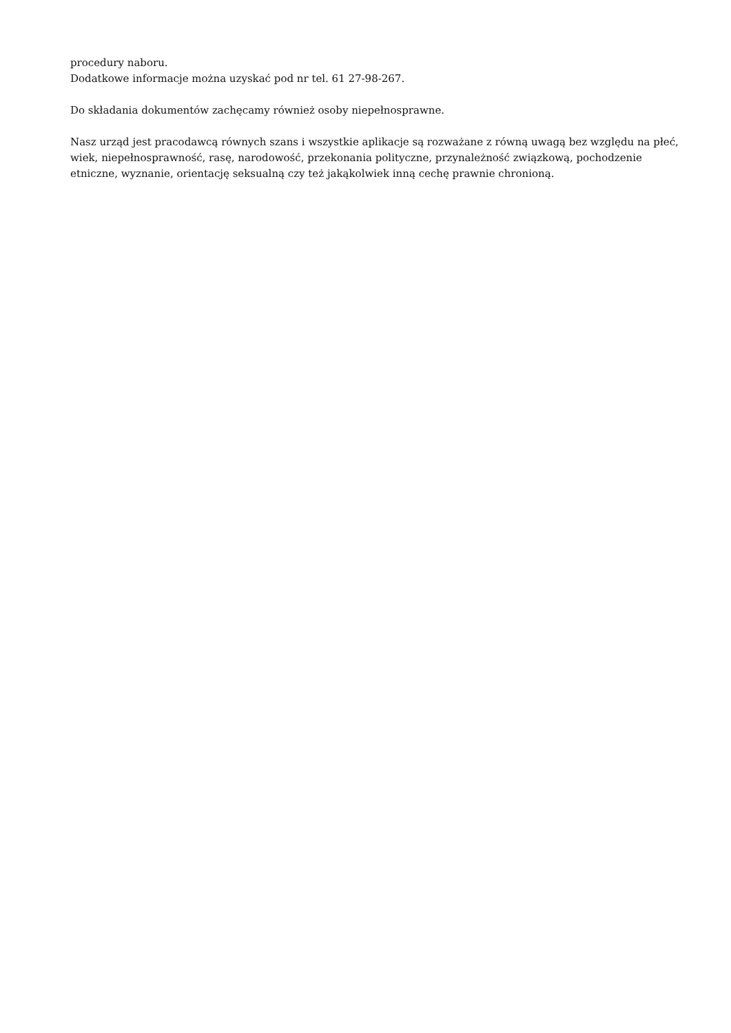procedury naboru.
Dodatkowe informacje można uzyskać pod nr tel. 61 27-98-267.
Do składania dokumentów zachęcamy również osoby niepełnosprawne.
Nasz urząd jest pracodawcą równych szans i wszystkie aplikacje są rozważane z równą uwagą bez względu na płeć, wiek, niepełnosprawność, rasę, narodowość, przekonania polityczne, przynależność związkową, pochodzenie etniczne, wyznanie, orientację seksualną czy też jakąkolwiek inną cechę prawnie chronioną.